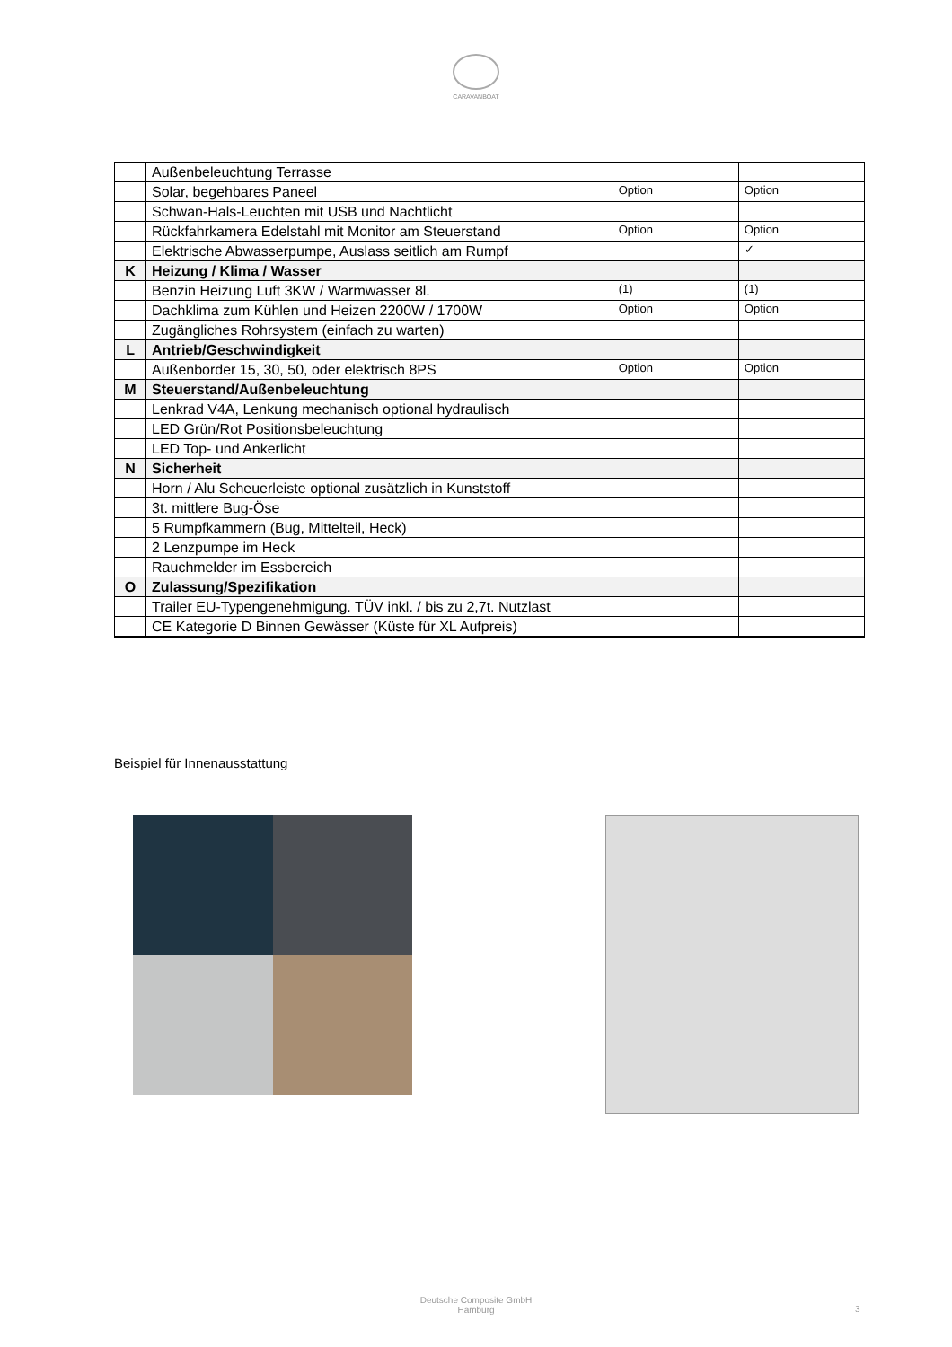CARAVANBOAT
| | Außenbeleuchtung Terrasse | | |
| | Solar, begehbares Paneel | Option | Option |
| | Schwan-Hals-Leuchten mit USB und Nachtlicht | | |
| | Rückfahrkamera Edelstahl mit Monitor am Steuerstand | Option | Option |
| | Elektrische Abwasserpumpe, Auslass seitlich am Rumpf | | ✓ |
| K | Heizung / Klima / Wasser | | |
| | Benzin Heizung Luft 3KW / Warmwasser 8l. | (1) | (1) |
| | Dachklima zum Kühlen und Heizen 2200W / 1700W | Option | Option |
| | Zugängliches Rohrsystem (einfach zu warten) | | |
| L | Antrieb/Geschwindigkeit | | |
| | Außenborder 15, 30, 50, oder elektrisch 8PS | Option | Option |
| M | Steuerstand/Außenbeleuchtung | | |
| | Lenkrad V4A, Lenkung mechanisch optional hydraulisch | | |
| | LED Grün/Rot Positionsbeleuchtung | | |
| | LED Top- und Ankerlicht | | |
| N | Sicherheit | | |
| | Horn / Alu Scheuerleiste optional zusätzlich in Kunststoff | | |
| | 3t. mittlere Bug-Öse | | |
| | 5 Rumpfkammern (Bug, Mittelteil, Heck) | | |
| | 2 Lenzpumpe im Heck | | |
| | Rauchmelder im Essbereich | | |
| O | Zulassung/Spezifikation | | |
| | Trailer EU-Typengenehmigung. TÜV inkl. / bis zu 2,7t. Nutzlast | | |
| | CE Kategorie D Binnen Gewässer (Küste für XL Aufpreis) | | |
Beispiel für Innenausstattung
Deutsche Composite GmbH
Hamburg
3